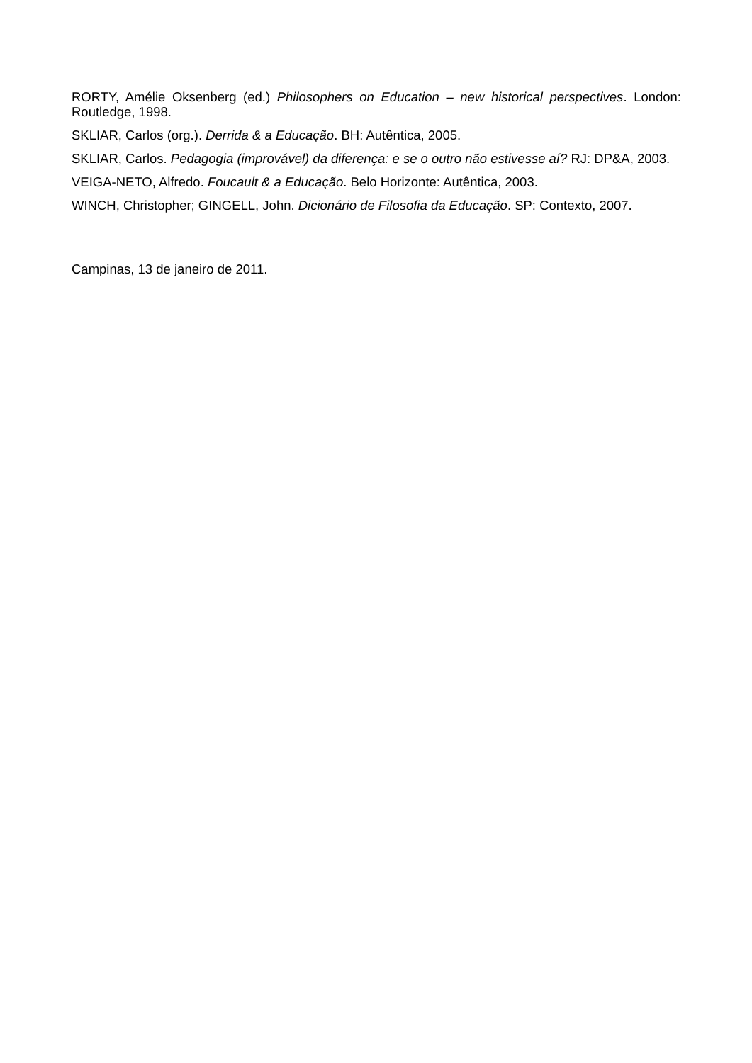RORTY, Amélie Oksenberg (ed.) Philosophers on Education – new historical perspectives. London: Routledge, 1998.
SKLIAR, Carlos (org.). Derrida & a Educação. BH: Autêntica, 2005.
SKLIAR, Carlos. Pedagogia (improvável) da diferença: e se o outro não estivesse aí? RJ: DP&A, 2003.
VEIGA-NETO, Alfredo. Foucault & a Educação. Belo Horizonte: Autêntica, 2003.
WINCH, Christopher; GINGELL, John. Dicionário de Filosofia da Educação. SP: Contexto, 2007.
Campinas, 13 de janeiro de 2011.